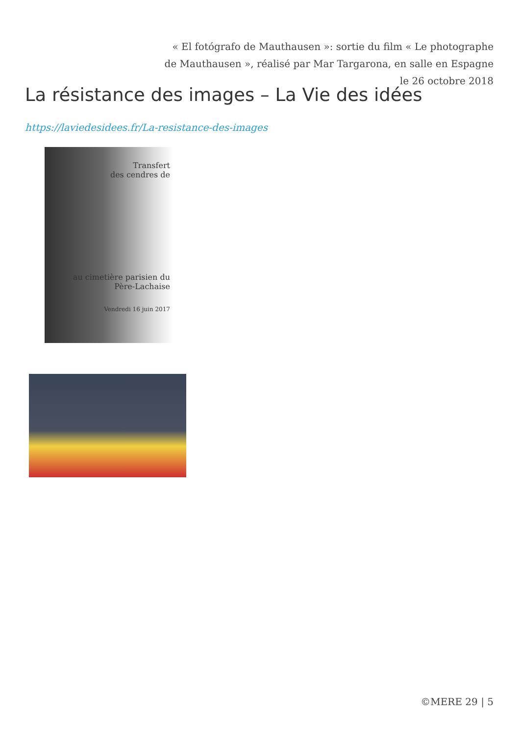« El fotógrafo de Mauthausen »: sortie du film « Le photographe de Mauthausen », réalisé par Mar Targarona, en salle en Espagne le 26 octobre 2018
La résistance des images – La Vie des idées
https://laviedesidees.fr/La-resistance-des-images
Transfert
des cendres de
au cimetière parisien du
Père-Lachaise
Vendredi 16 juin 2017
©MERE 29 | 5